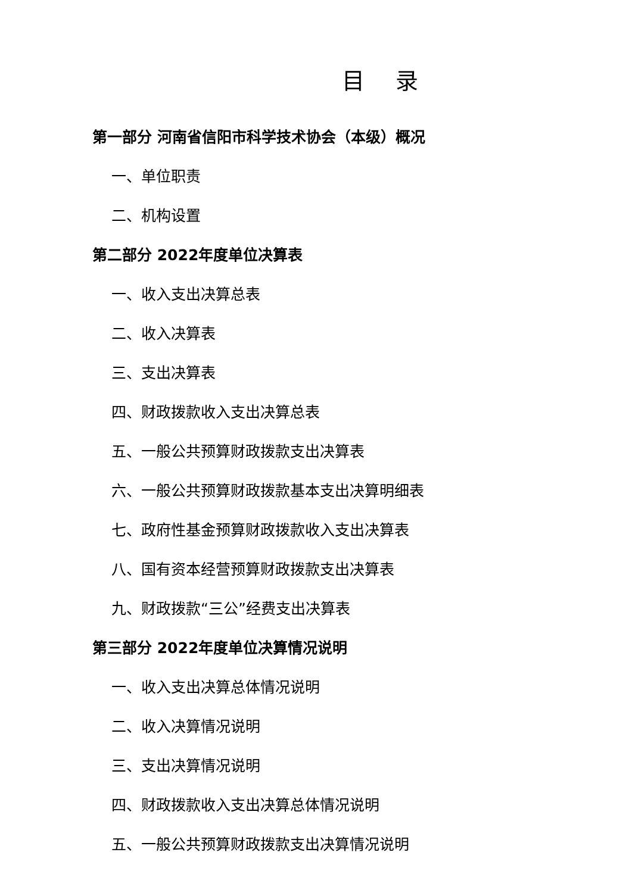目 录
第一部分 河南省信阳市科学技术协会（本级）概况
一、单位职责
二、机构设置
第二部分 2022年度单位决算表
一、收入支出决算总表
二、收入决算表
三、支出决算表
四、财政拨款收入支出决算总表
五、一般公共预算财政拨款支出决算表
六、一般公共预算财政拨款基本支出决算明细表
七、政府性基金预算财政拨款收入支出决算表
八、国有资本经营预算财政拨款支出决算表
九、财政拨款“三公”经费支出决算表
第三部分 2022年度单位决算情况说明
一、收入支出决算总体情况说明
二、收入决算情况说明
三、支出决算情况说明
四、财政拨款收入支出决算总体情况说明
五、一般公共预算财政拨款支出决算情况说明